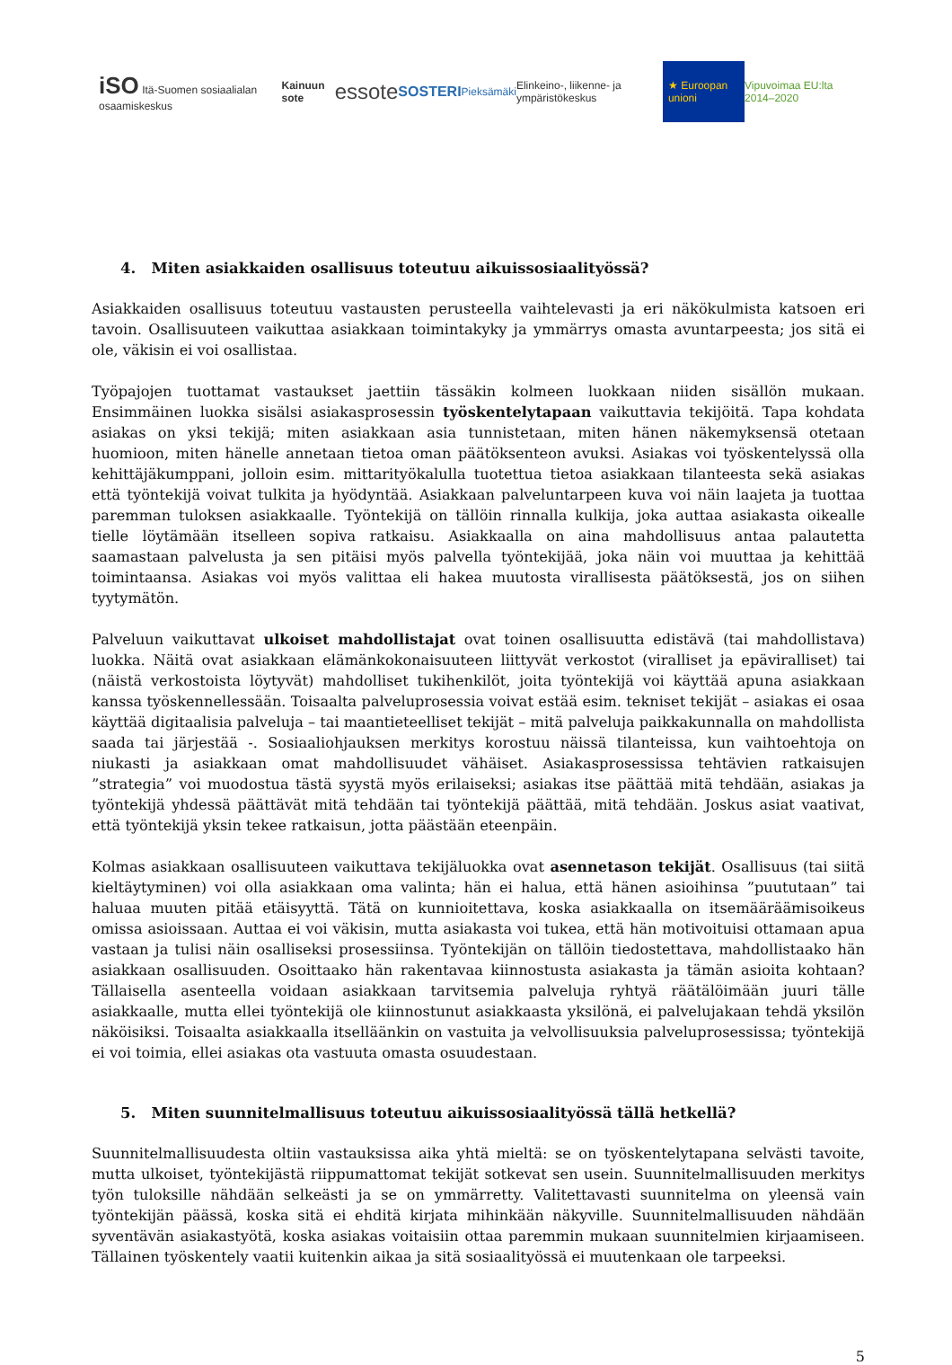iSO Itä-Suomen sosiaalialan osaamiskeskus Kainuun sote essote SOSTERI Pieksämäki Elinkeino-, liikenne- ja ympäristökeskus ★ Euroopan unioni Vipuvoimaa EU:lta 2014–2020
4. Miten asiakkaiden osallisuus toteutuu aikuissosiaalityössä?
Asiakkaiden osallisuus toteutuu vastausten perusteella vaihtelevasti ja eri näkökulmista katsoen eri tavoin. Osallisuuteen vaikuttaa asiakkaan toimintakyky ja ymmärrys omasta avuntarpeesta; jos sitä ei ole, väkisin ei voi osallistaa.
Työpajojen tuottamat vastaukset jaettiin tässäkin kolmeen luokkaan niiden sisällön mukaan. Ensimmäinen luokka sisälsi asiakasprosessin työskentelytapaan vaikuttavia tekijöitä. Tapa kohdata asiakas on yksi tekijä; miten asiakkaan asia tunnistetaan, miten hänen näkemyksensä otetaan huomioon, miten hänelle annetaan tietoa oman päätöksenteon avuksi. Asiakas voi työskentelyssä olla kehittäjäkumppani, jolloin esim. mittarityökalulla tuotettua tietoa asiakkaan tilanteesta sekä asiakas että työntekijä voivat tulkita ja hyödyntää. Asiakkaan palveluntarpeen kuva voi näin laajeta ja tuottaa paremman tuloksen asiakkaalle. Työntekijä on tällöin rinnalla kulkija, joka auttaa asiakasta oikealle tielle löytämään itselleen sopiva ratkaisu. Asiakkaalla on aina mahdollisuus antaa palautetta saamastaan palvelusta ja sen pitäisi myös palvella työntekijää, joka näin voi muuttaa ja kehittää toimintaansa. Asiakas voi myös valittaa eli hakea muutosta virallisesta päätöksestä, jos on siihen tyytymätön.
Palveluun vaikuttavat ulkoiset mahdollistajat ovat toinen osallisuutta edistävä (tai mahdollistava) luokka. Näitä ovat asiakkaan elämänkokonaisuuteen liittyvät verkostot (viralliset ja epäviralliset) tai (näistä verkostoista löytyvät) mahdolliset tukihenkilöt, joita työntekijä voi käyttää apuna asiakkaan kanssa työskennellessään. Toisaalta palveluprosessia voivat estää esim. tekniset tekijät – asiakas ei osaa käyttää digitaalisia palveluja – tai maantieteelliset tekijät – mitä palveluja paikkakunnalla on mahdollista saada tai järjestää -. Sosiaaliohjauksen merkitys korostuu näissä tilanteissa, kun vaihtoehtoja on niukasti ja asiakkaan omat mahdollisuudet vähäiset. Asiakasprosessissa tehtävien ratkaisujen ”strategia” voi muodostua tästä syystä myös erilaiseksi; asiakas itse päättää mitä tehdään, asiakas ja työntekijä yhdessä päättävät mitä tehdään tai työntekijä päättää, mitä tehdään. Joskus asiat vaativat, että työntekijä yksin tekee ratkaisun, jotta päästään eteenpäin.
Kolmas asiakkaan osallisuuteen vaikuttava tekijäluokka ovat asennetason tekijät. Osallisuus (tai siitä kieltäytyminen) voi olla asiakkaan oma valinta; hän ei halua, että hänen asioihinsa ”puututaan” tai haluaa muuten pitää etäisyyttä. Tätä on kunnioitettava, koska asiakkaalla on itsemääräämisoikeus omissa asioissaan. Auttaa ei voi väkisin, mutta asiakasta voi tukea, että hän motivoituisi ottamaan apua vastaan ja tulisi näin osalliseksi prosessiinsa. Työntekijän on tällöin tiedostettava, mahdollistaako hän asiakkaan osallisuuden. Osoittaako hän rakentavaa kiinnostusta asiakasta ja tämän asioita kohtaan? Tällaisella asenteella voidaan asiakkaan tarvitsemia palveluja ryhtyä räätälöimään juuri tälle asiakkaalle, mutta ellei työntekijä ole kiinnostunut asiakkaasta yksilönä, ei palvelujakaan tehdä yksilön näköisiksi. Toisaalta asiakkaalla itselläänkin on vastuita ja velvollisuuksia palveluprosessissa; työntekijä ei voi toimia, ellei asiakas ota vastuuta omasta osuudestaan.
5. Miten suunnitelmallisuus toteutuu aikuissosiaalityössä tällä hetkellä?
Suunnitelmallisuudesta oltiin vastauksissa aika yhtä mieltä: se on työskentelytapana selvästi tavoite, mutta ulkoiset, työntekijästä riippumattomat tekijät sotkevat sen usein. Suunnitelmallisuuden merkitys työn tuloksille nähdään selkeästi ja se on ymmärretty. Valitettavasti suunnitelma on yleensä vain työntekijän päässä, koska sitä ei ehditä kirjata mihinkään näkyville. Suunnitelmallisuuden nähdään syventävän asiakastyötä, koska asiakas voitaisiin ottaa paremmin mukaan suunnitelmien kirjaamiseen. Tällainen työskentely vaatii kuitenkin aikaa ja sitä sosiaalityössä ei muutenkaan ole tarpeeksi.
5